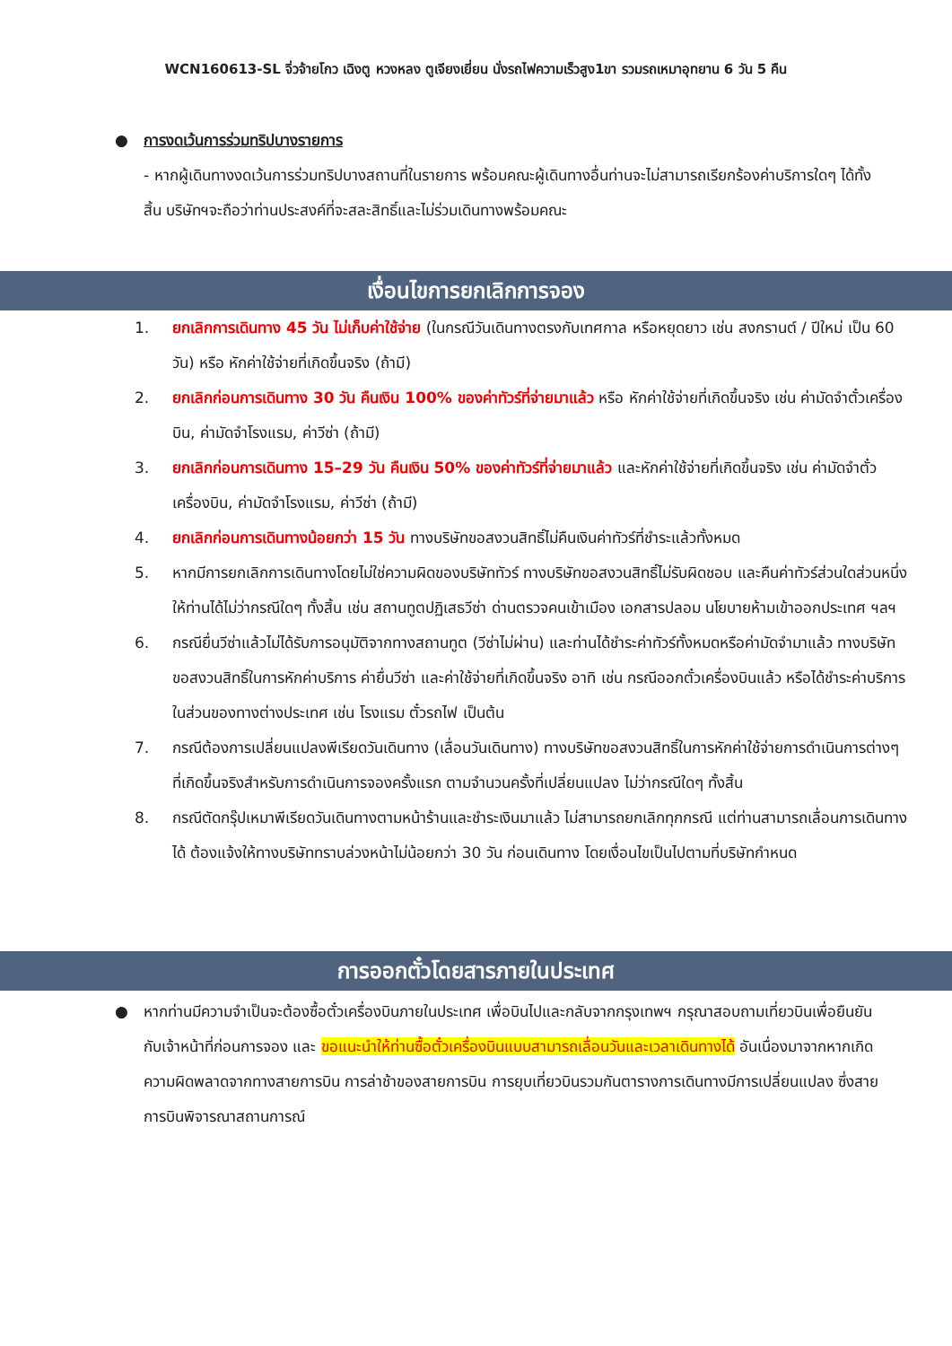WCN160613-SL จิ่วจ้ายโกว เฉิงตู หวงหลง ตูเจียงเยี่ยน นั่งรถไฟความเร็วสูง1ขา รวมรถเหมาอุทยาน 6 วัน 5 คืน
● การงดเว้นการร่วมทริปบางรายการ
- หากผู้เดินทางงดเว้นการร่วมทริปบางสถานที่ในรายการ พร้อมคณะผู้เดินทางอื่นท่านจะไม่สามารถเรียกร้องค่าบริการใดๆ ได้ทั้งสิ้น บริษัทฯจะถือว่าท่านประสงค์ที่จะสละสิทธิ์และไม่ร่วมเดินทางพร้อมคณะ
เงื่อนไขการยกเลิกการจอง
1. ยกเลิกการเดินทาง 45 วัน ไม่เก็บค่าใช้จ่าย (ในกรณีวันเดินทางตรงกับเทศกาล หรือหยุดยาว เช่น สงกรานต์ / ปีใหม่ เป็น 60 วัน) หรือ หักค่าใช้จ่ายที่เกิดขึ้นจริง (ถ้ามี)
2. ยกเลิกก่อนการเดินทาง 30 วัน คืนเงิน 100% ของค่าทัวร์ที่จ่ายมาแล้ว หรือ หักค่าใช้จ่ายที่เกิดขึ้นจริง เช่น ค่ามัดจำตั๋วเครื่องบิน, ค่ามัดจำโรงแรม, ค่าวีซ่า (ถ้ามี)
3. ยกเลิกก่อนการเดินทาง 15–29 วัน คืนเงิน 50% ของค่าทัวร์ที่จ่ายมาแล้ว และหักค่าใช้จ่ายที่เกิดขึ้นจริง เช่น ค่ามัดจำตั๋วเครื่องบิน, ค่ามัดจำโรงแรม, ค่าวีซ่า (ถ้ามี)
4. ยกเลิกก่อนการเดินทางน้อยกว่า 15 วัน ทางบริษัทขอสงวนสิทธิ์ไม่คืนเงินค่าทัวร์ที่ชำระแล้วทั้งหมด
5. หากมีการยกเลิกการเดินทางโดยไม่ใช่ความผิดของบริษัททัวร์ ทางบริษัทขอสงวนสิทธิ์ไม่รับผิดชอบ และคืนค่าทัวร์ส่วนใดส่วนหนึ่งให้ท่านได้ไม่ว่ากรณีใดๆ ทั้งสิ้น เช่น สถานทูตปฏิเสธวีซ่า ด่านตรวจคนเข้าเมือง เอกสารปลอม นโยบายห้ามเข้าออกประเทศ ฯลฯ
6. กรณียื่นวีซ่าแล้วไม่ได้รับการอนุมัติจากทางสถานทูต (วีซ่าไม่ผ่าน) และท่านได้ชำระค่าทัวร์ทั้งหมดหรือค่ามัดจำมาแล้ว ทางบริษัทขอสงวนสิทธิ์ในการหักค่าบริการ ค่ายื่นวีซ่า และค่าใช้จ่ายที่เกิดขึ้นจริง อาทิ เช่น กรณีออกตั๋วเครื่องบินแล้ว หรือได้ชำระค่าบริการในส่วนของทางต่างประเทศ เช่น โรงแรม ตั๋วรถไฟ เป็นต้น
7. กรณีต้องการเปลี่ยนแปลงพีเรียดวันเดินทาง (เลื่อนวันเดินทาง) ทางบริษัทขอสงวนสิทธิ์ในการหักค่าใช้จ่ายการดำเนินการต่างๆ ที่เกิดขึ้นจริงสำหรับการดำเนินการจองครั้งแรก ตามจำนวนครั้งที่เปลี่ยนแปลง ไม่ว่ากรณีใดๆ ทั้งสิ้น
8. กรณีตัดกรุ๊ปเหมาพีเรียดวันเดินทางตามหน้าร้านและชำระเงินมาแล้ว ไม่สามารถยกเลิกทุกกรณี แต่ท่านสามารถเลื่อนการเดินทางได้ ต้องแจ้งให้ทางบริษัททราบล่วงหน้าไม่น้อยกว่า 30 วัน ก่อนเดินทาง โดยเงื่อนไขเป็นไปตามที่บริษัทกำหนด
การออกตั๋วโดยสารภายในประเทศ
● หากท่านมีความจำเป็นจะต้องซื้อตั๋วเครื่องบินภายในประเทศ เพื่อบินไปและกลับจากกรุงเทพฯ กรุณาสอบถามเที่ยวบินเพื่อยืนยันกับเจ้าหน้าที่ก่อนการจอง และ ขอแนะนำให้ท่านซื้อตั๋วเครื่องบินแบบสามารถเลื่อนวันและเวลาเดินทางได้ อันเนื่องมาจากหากเกิดความผิดพลาดจากทางสายการบิน การล่าช้าของสายการบิน การยุบเที่ยวบินรวมกันตารางการเดินทางมีการเปลี่ยนแปลง ซึ่งสายการบินพิจารณาสถานการณ์